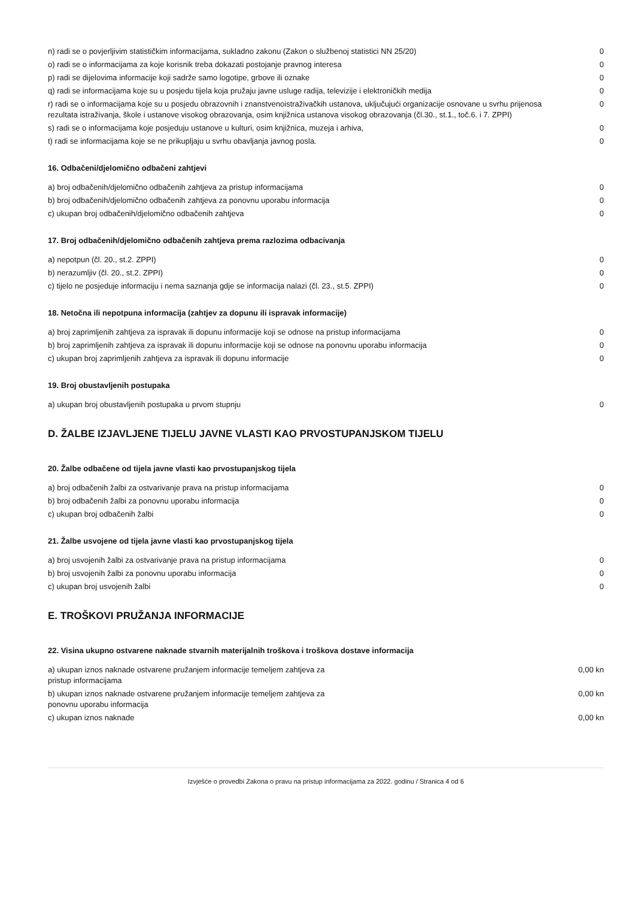| n) radi se o povjerljivim statističkim informacijama, sukladno zakonu (Zakon o službenoj statistici NN 25/20) | 0 |
| o) radi se o informacijama za koje korisnik treba dokazati postojanje pravnog interesa | 0 |
| p) radi se dijelovima informacije koji sadrže samo logotipe, grbove ili oznake | 0 |
| q) radi se informacijama koje su u posjedu tijela koja pružaju javne usluge radija, televizije i elektroničkih medija | 0 |
| r) radi se o informacijama koje su u posjedu obrazovnih i znanstvenoistraživačkih ustanova, uključujući organizacije osnovane u svrhu prijenosa rezultata istraživanja, škole i ustanove visokog obrazovanja, osim knjižnica ustanova visokog obrazovanja (čl.30., st.1., toč.6. i 7. ZPPI) | 0 |
| s) radi se o informacijama koje posjeduju ustanove u kulturi, osim knjižnica, muzeja i arhiva, | 0 |
| t) radi se informacijama koje se ne prikupljaju u svrhu obavljanja javnog posla. | 0 |
16. Odbačeni/djelomično odbačeni zahtjevi
| a) broj odbačenih/djelomično odbačenih zahtjeva za pristup informacijama | 0 |
| b) broj odbačenih/djelomično odbačenih zahtjeva za ponovnu uporabu informacija | 0 |
| c) ukupan broj odbačenih/djelomično odbačenih zahtjeva | 0 |
17. Broj odbačenih/djelomično odbačenih zahtjeva prema razlozima odbacivanja
| a) nepotpun (čl. 20., st.2. ZPPI) | 0 |
| b) nerazumljiv (čl. 20., st.2. ZPPI) | 0 |
| c) tijelo ne posjeduje informaciju i nema saznanja gdje se informacija nalazi (čl. 23., st.5. ZPPI) | 0 |
18. Netočna ili nepotpuna informacija (zahtjev za dopunu ili ispravak informacije)
| a) broj zaprimljenih zahtjeva za ispravak ili dopunu informacije koji se odnose na pristup informacijama | 0 |
| b) broj zaprimljenih zahtjeva za ispravak ili dopunu informacije koji se odnose na ponovnu uporabu informacija | 0 |
| c) ukupan broj zaprimljenih zahtjeva za ispravak ili dopunu informacije | 0 |
19. Broj obustavljenih postupaka
| a) ukupan broj obustavljenih postupaka u prvom stupnju | 0 |
D. ŽALBE IZJAVLJENE TIJELU JAVNE VLASTI KAO PRVOSTUPANJSKOM TIJELU
20. Žalbe odbačene od tijela javne vlasti kao prvostupanjskog tijela
| a) broj odbačenih žalbi za ostvarivanje prava na pristup informacijama | 0 |
| b) broj odbačenih žalbi za ponovnu uporabu informacija | 0 |
| c) ukupan broj odbačenih žalbi | 0 |
21. Žalbe usvojene od tijela javne vlasti kao prvostupanjskog tijela
| a) broj usvojenih žalbi za ostvarivanje prava na pristup informacijama | 0 |
| b) broj usvojenih žalbi za ponovnu uporabu informacija | 0 |
| c) ukupan broj usvojenih žalbi | 0 |
E. TROŠKOVI PRUŽANJA INFORMACIJE
22. Visina ukupno ostvarene naknade stvarnih materijalnih troškova i troškova dostave informacija
| a) ukupan iznos naknade ostvarene pružanjem informacije temeljem zahtjeva za pristup informacijama | 0,00 kn |
| b) ukupan iznos naknade ostvarene pružanjem informacije temeljem zahtjeva za ponovnu uporabu informacija | 0,00 kn |
| c) ukupan iznos naknade | 0,00 kn |
Izvješće o provedbi Zakona o pravu na pristup informacijama za 2022. godinu / Stranica 4 od 6